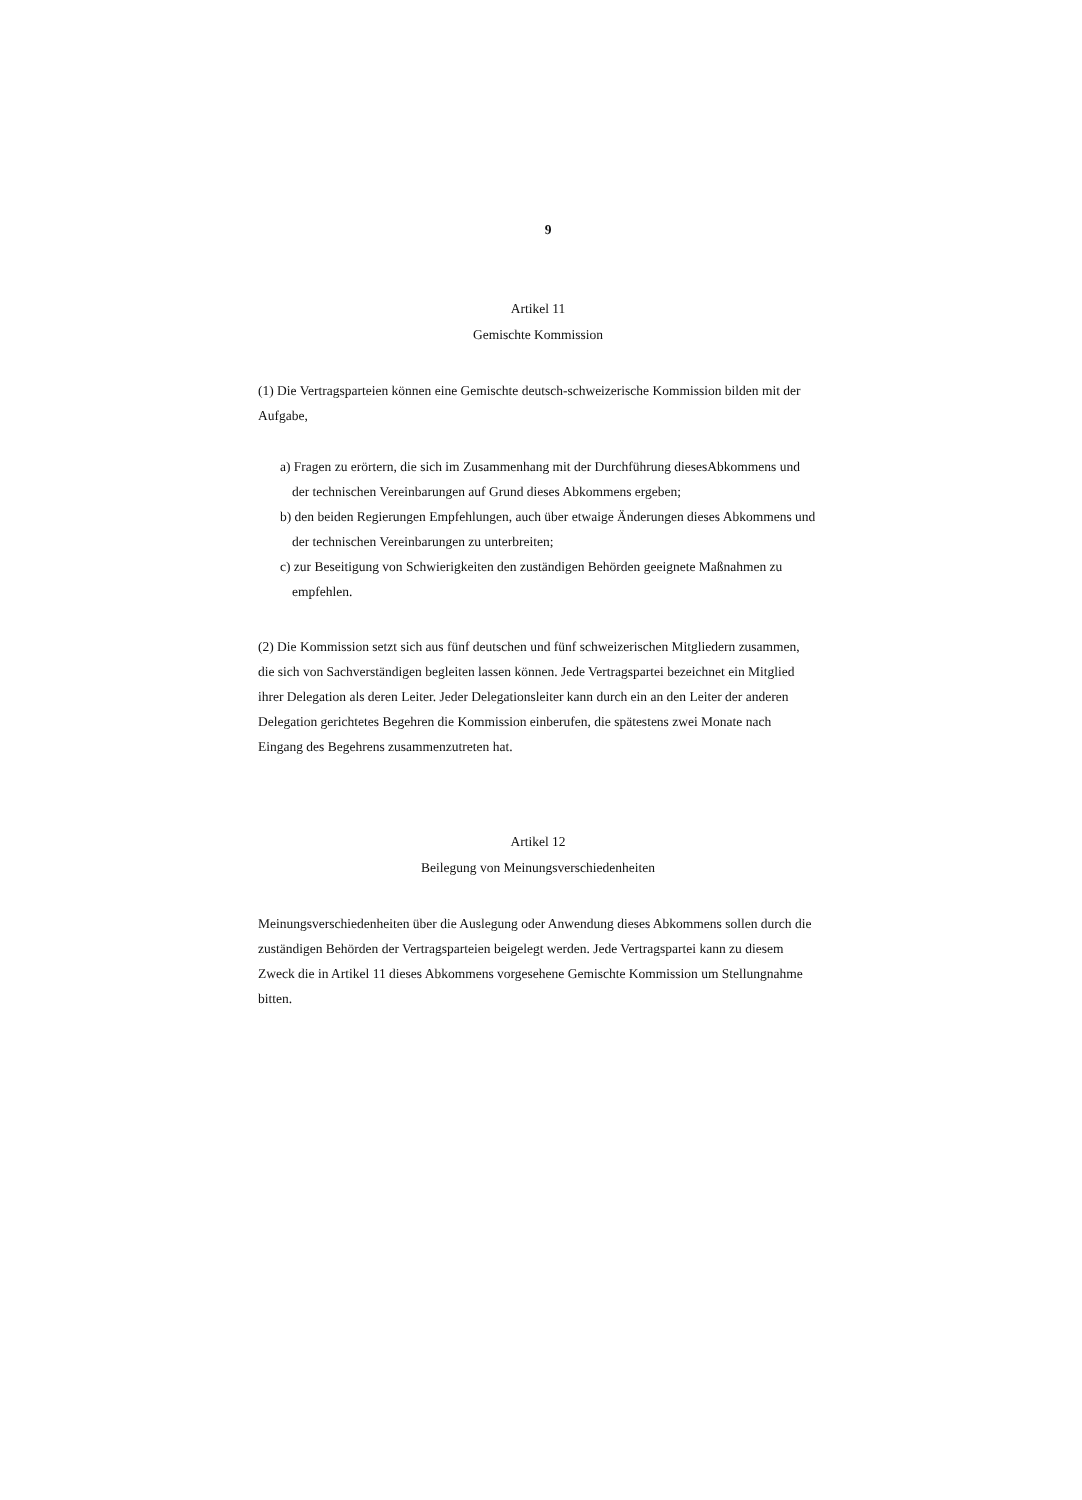9
Artikel 11
Gemischte Kommission
(1) Die Vertragsparteien können eine Gemischte deutsch-schweizerische Kommission bilden mit der Aufgabe,
a) Fragen zu erörtern, die sich im Zusammenhang mit der Durchführung diesesAbkommens und der technischen Vereinbarungen auf Grund dieses Abkommens ergeben;
b) den beiden Regierungen Empfehlungen, auch über etwaige Änderungen dieses Abkommens und der technischen Vereinbarungen zu unterbreiten;
c) zur Beseitigung von Schwierigkeiten den zuständigen Behörden geeignete Maßnahmen zu empfehlen.
(2) Die Kommission setzt sich aus fünf deutschen und fünf schweizerischen Mitgliedern zusammen, die sich von Sachverständigen begleiten lassen können. Jede Vertragspartei bezeichnet ein Mitglied ihrer Delegation als deren Leiter. Jeder Delegationsleiter kann durch ein an den Leiter der anderen Delegation gerichtetes Begehren die Kommission einberufen, die spätestens zwei Monate nach Eingang des Begehrens zusammenzutreten hat.
Artikel 12
Beilegung von Meinungsverschiedenheiten
Meinungsverschiedenheiten über die Auslegung oder Anwendung dieses Abkommens sollen durch die zuständigen Behörden der Vertragsparteien beigelegt werden. Jede Vertragspartei kann zu diesem Zweck die in Artikel 11 dieses Abkommens vorgesehene Gemischte Kommission um Stellungnahme bitten.